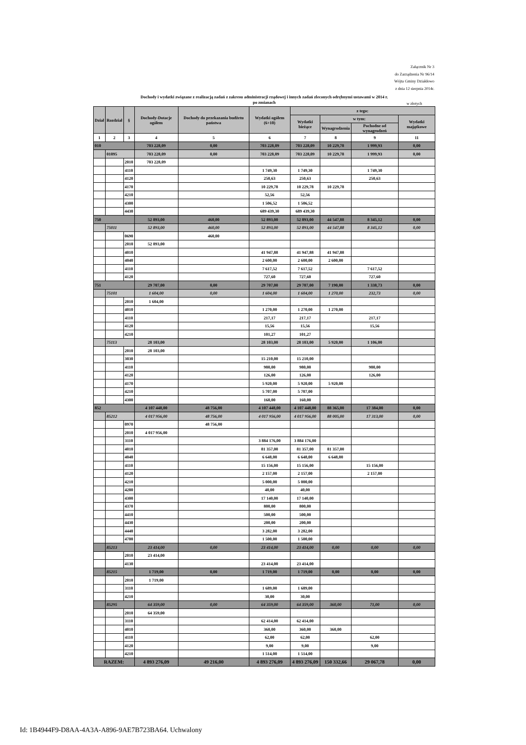Załącznik Nr 3
do Zarządzenia Nr 96/14
Wójta Gminy Działdowo
z dnia 12 sierpnia 2014r.
Dochody i wydatki związane z realizacją zadań z zakresu administracji rządowej i innych zadań zleconych odrębnymi ustawami w 2014 r.
po zmianach
w złotych
| Dział | Rozdział | § | Dochody-Dotacje ogółem | Dochody do przekazania budżetu państwa | Wydatki ogółem (6+10) | z tego: | | | |
| --- | --- | --- | --- | --- | --- | --- | --- | --- | --- |
| | | | | | | Wydatki bieżące | w tym: | | Wydatki majątkowe |
| | | | | | | | Wynagrodzenia | Pochodne od wynagrodzeń | |
| 1 | 2 | 3 | 4 | 5 | 6 | 7 | 8 | 9 | 11 |
| 010 | | | 703 228,09 | 0,00 | 703 228,09 | 703 228,09 | 10 229,78 | 1 999,93 | 0,00 |
| | 01095 | | 703 228,09 | 0,00 | 703 228,09 | 703 228,09 | 10 229,78 | 1 999,93 | 0,00 |
| | | 2010 | 703 228,09 | | | | | | |
| | | 4110 | | | 1 749,30 | 1 749,30 | | 1 749,30 | |
| | | 4120 | | | 250,63 | 250,63 | | 250,63 | |
| | | 4170 | | | 10 229,78 | 10 229,78 | 10 229,78 | | |
| | | 4210 | | | 52,56 | 52,56 | | | |
| | | 4300 | | | 1 506,52 | 1 506,52 | | | |
| | | 4430 | | | 689 439,30 | 689 439,30 | | | |
| 750 | | | 52 893,00 | 460,00 | 52 893,00 | 52 893,00 | 44 547,88 | 8 345,12 | 0,00 |
| | 75011 | | 52 893,00 | 460,00 | 52 893,00 | 52 893,00 | 44 547,88 | 8 345,12 | 0,00 |
| | | 0690 | | 460,00 | | | | | |
| | | 2010 | 52 893,00 | | | | | | |
| | | 4010 | | | 41 947,88 | 41 947,88 | 41 947,88 | | |
| | | 4040 | | | 2 600,00 | 2 600,00 | 2 600,00 | | |
| | | 4110 | | | 7 617,52 | 7 617,52 | | 7 617,52 | |
| | | 4120 | | | 727,60 | 727,60 | | 727,60 | |
| 751 | | | 29 707,00 | 0,00 | 29 707,00 | 29 707,00 | 7 190,00 | 1 338,73 | 0,00 |
| | 75101 | | 1 604,00 | 0,00 | 1 604,00 | 1 604,00 | 1 270,00 | 232,73 | 0,00 |
| | | 2010 | 1 604,00 | | | | | | |
| | | 4010 | | | 1 270,00 | 1 270,00 | 1 270,00 | | |
| | | 4110 | | | 217,17 | 217,17 | | 217,17 | |
| | | 4120 | | | 15,56 | 15,56 | | 15,56 | |
| | | 4210 | | | 101,27 | 101,27 | | | |
| | 75113 | | 28 103,00 | | 28 103,00 | 28 103,00 | 5 920,00 | 1 106,00 | |
| | | 2010 | 28 103,00 | | | | | | |
| | | 3030 | | | 15 210,00 | 15 210,00 | | | |
| | | 4110 | | | 980,00 | 980,00 | | 980,00 | |
| | | 4120 | | | 126,00 | 126,00 | | 126,00 | |
| | | 4170 | | | 5 920,00 | 5 920,00 | 5 920,00 | | |
| | | 4210 | | | 5 707,00 | 5 707,00 | | | |
| | | 4300 | | | 160,00 | 160,00 | | | |
| 852 | | | 4 107 448,00 | 48 756,00 | 4 107 448,00 | 4 107 448,00 | 88 365,00 | 17 384,00 | 0,00 |
| | 85212 | | 4 017 956,00 | 48 756,00 | 4 017 956,00 | 4 017 956,00 | 88 005,00 | 17 313,00 | 0,00 |
| | | 0970 | | 48 756,00 | | | | | |
| | | 2010 | 4 017 956,00 | | | | | | |
| | | 3110 | | | 3 884 176,00 | 3 884 176,00 | | | |
| | | 4010 | | | 81 357,00 | 81 357,00 | 81 357,00 | | |
| | | 4040 | | | 6 648,00 | 6 648,00 | 6 648,00 | | |
| | | 4110 | | | 15 156,00 | 15 156,00 | | 15 156,00 | |
| | | 4120 | | | 2 157,00 | 2 157,00 | | 2 157,00 | |
| | | 4210 | | | 5 000,00 | 5 000,00 | | | |
| | | 4280 | | | 40,00 | 40,00 | | | |
| | | 4300 | | | 17 140,00 | 17 140,00 | | | |
| | | 4370 | | | 800,00 | 800,00 | | | |
| | | 4410 | | | 500,00 | 500,00 | | | |
| | | 4430 | | | 200,00 | 200,00 | | | |
| | | 4440 | | | 3 282,00 | 3 282,00 | | | |
| | | 4700 | | | 1 500,00 | 1 500,00 | | | |
| | 85213 | | 23 414,00 | 0,00 | 23 414,00 | 23 414,00 | 0,00 | 0,00 | 0,00 |
| | | 2010 | 23 414,00 | | | | | | |
| | | 4130 | | | 23 414,00 | 23 414,00 | | | |
| | 85215 | | 1 719,00 | 0,00 | 1 719,00 | 1 719,00 | 0,00 | 0,00 | 0,00 |
| | | 2010 | 1 719,00 | | | | | | |
| | | 3110 | | | 1 689,00 | 1 689,00 | | | |
| | | 4210 | | | 30,00 | 30,00 | | | |
| | 85295 | | 64 359,00 | 0,00 | 64 359,00 | 64 359,00 | 360,00 | 71,00 | 0,00 |
| | | 2010 | 64 359,00 | | | | | | |
| | | 3110 | | | 62 414,00 | 62 414,00 | | | |
| | | 4010 | | | 360,00 | 360,00 | 360,00 | | |
| | | 4110 | | | 62,00 | 62,00 | | 62,00 | |
| | | 4120 | | | 9,00 | 9,00 | | 9,00 | |
| | | 4210 | | | 1 514,00 | 1 514,00 | | | |
| RAZEM: | | | 4 893 276,09 | 49 216,00 | 4 893 276,09 | 4 893 276,09 | 150 332,66 | 29 067,78 | 0,00 |
Id: 1B4944F9-D8AA-4A3A-A896-9AE7B723BA64. Uchwalony